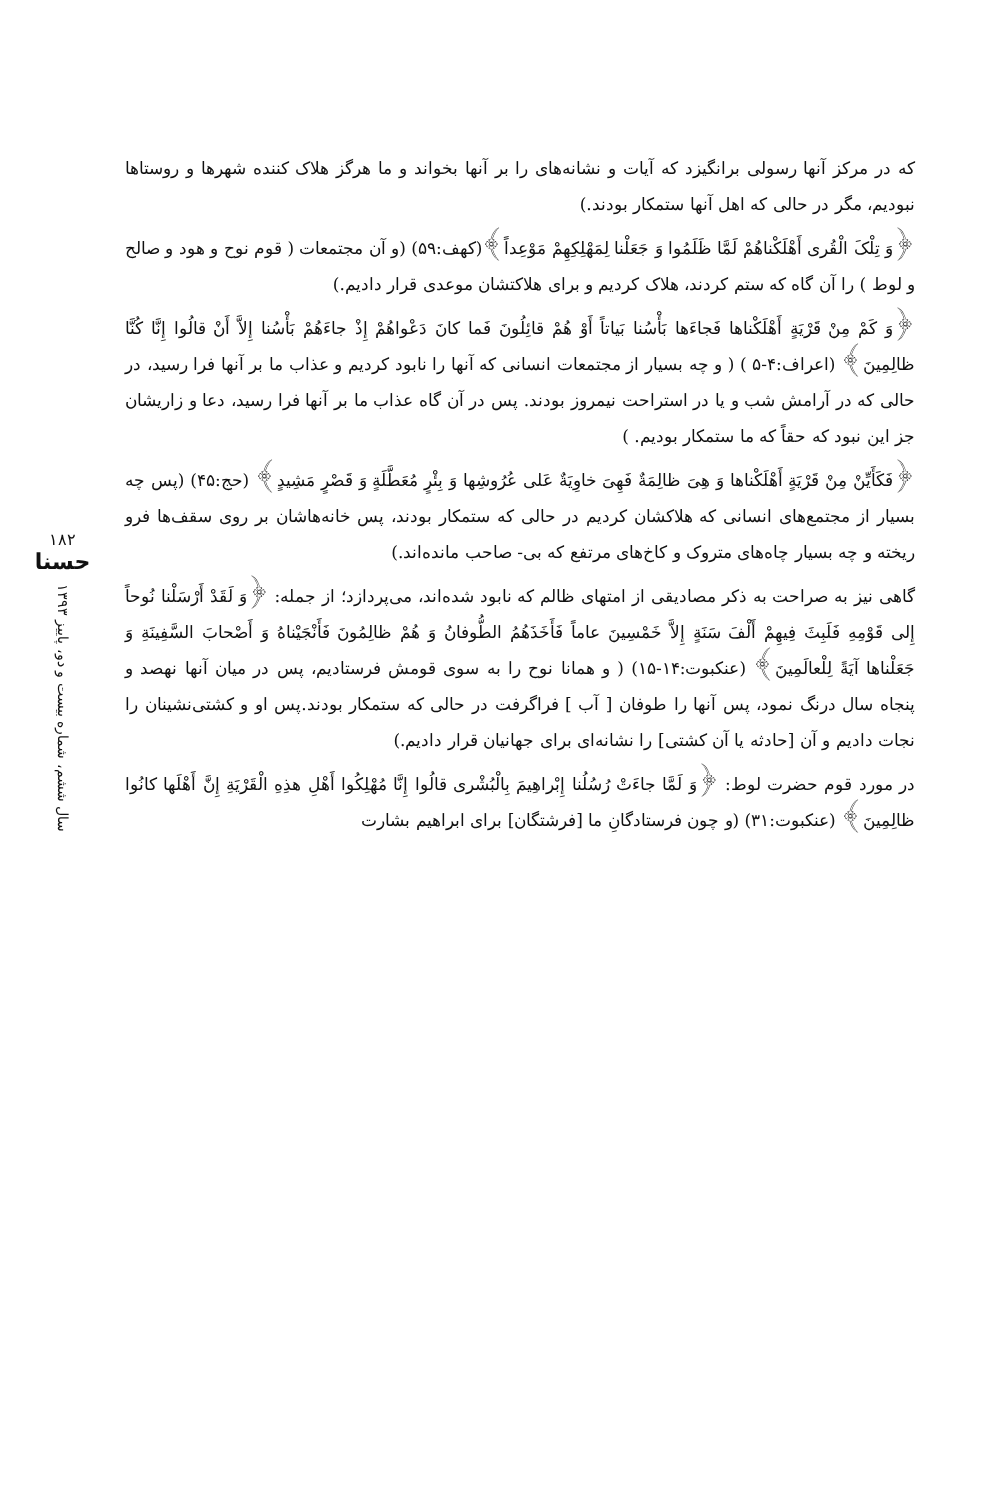۱۸۲
حسنا
سال ششم، شماره بیست و دو، پاییز ۱۳۹۳
که در مرکز آنها رسولی برانگیزد که آیات و نشانه‌های را بر آنها بخواند و ما هرگز هلاک کننده شهرها و روستاها نبودیم، مگر در حالی که اهل آنها ستمکار بودند.)
﴿وَ تِلْکَ الْقُری أَهْلَکْناهُمْ لَمَّا ظَلَمُوا وَ جَعَلْنا لِمَهْلِکِهِمْ مَوْعِداً﴾(کهف:۵۹) (و آن مجتمعات ( قوم نوح و هود و صالح و لوط ) را آن گاه که ستم کردند، هلاک کردیم و برای هلاکتشان موعدی قرار دادیم.)
﴿وَ کَمْ مِنْ قَرْیَةٍ أَهْلَکْناها فَجاءَها بَأْسُنا بَیاتاً أَوْ هُمْ قائِلُونَ فَما کانَ دَعْواهُمْ إِذْ جاءَهُمْ بَأْسُنا إِلاَّ أَنْ قالُوا إِنَّا کُنَّا ظالِمِینَ﴾ (اعراف:۴-۵ ) ( و چه بسیار از مجتمعات انسانی که آنها را نابود کردیم و عذاب ما بر آنها فرا رسید، در حالی که در آرامش شب و یا در استراحت نیمروز بودند. پس در آن گاه عذاب ما بر آنها فرا رسید، دعا و زاریشان جز این نبود که حقاً که ما ستمکار بودیم. )
﴿فَکَأَیِّنْ مِنْ قَرْیَةٍ أَهْلَکْناها وَ هِیَ ظالِمَةٌ فَهِیَ خاوِیَةٌ عَلی عُرُوشِها وَ بِئْرٍ مُعَطَّلَةٍ وَ قَصْرٍ مَشِیدٍ﴾ (حج:۴۵) (پس چه بسیار از مجتمع‌های انسانی که هلاکشان کردیم در حالی که ستمکار بودند، پس خانه‌هاشان بر روی سقف‌ها فرو ریخته و چه بسیار چاه‌های متروک و کاخ‌های مرتفع که بی- صاحب مانده‌اند.)
گاهی نیز به صراحت به ذکر مصادیقی از امتهای ظالم که نابود شده‌اند، می‌پردازد؛ از جمله: ﴿وَ لَقَدْ أَرْسَلْنا نُوحاً إِلی قَوْمِهِ فَلَبِثَ فِیهِمْ أَلْفَ سَنَةٍ إِلاَّ خَمْسِینَ عاماً فَأَخَذَهُمُ الطُّوفانُ وَ هُمْ ظالِمُونَ فَأَنْجَیْناهُ وَ أَصْحابَ السَّفِینَةِ وَ جَعَلْناها آیَةً لِلْعالَمِینَ﴾ (عنکبوت:۱۴-۱۵) ( و همانا نوح را به سوی قومش فرستادیم، پس در میان آنها نهصد و پنجاه سال درنگ نمود، پس آنها را طوفان [ آب ] فراگرفت در حالی که ستمکار بودند.پس او و کشتی‌نشینان را نجات دادیم و آن [حادثه یا آن کشتی] را نشانه‌ای برای جهانیان قرار دادیم.)
در مورد قوم حضرت لوط: ﴿وَ لَمَّا جاءَتْ رُسُلُنا إِبْراهِیمَ بِالْبُشْری قالُوا إِنَّا مُهْلِکُوا أَهْلِ هذِهِ الْقَرْیَةِ إِنَّ أَهْلَها کانُوا ظالِمِینَ﴾ (عنکبوت:۳۱) (و چون فرستادگانِ ما [فرشتگان] برای ابراهیم بشارت